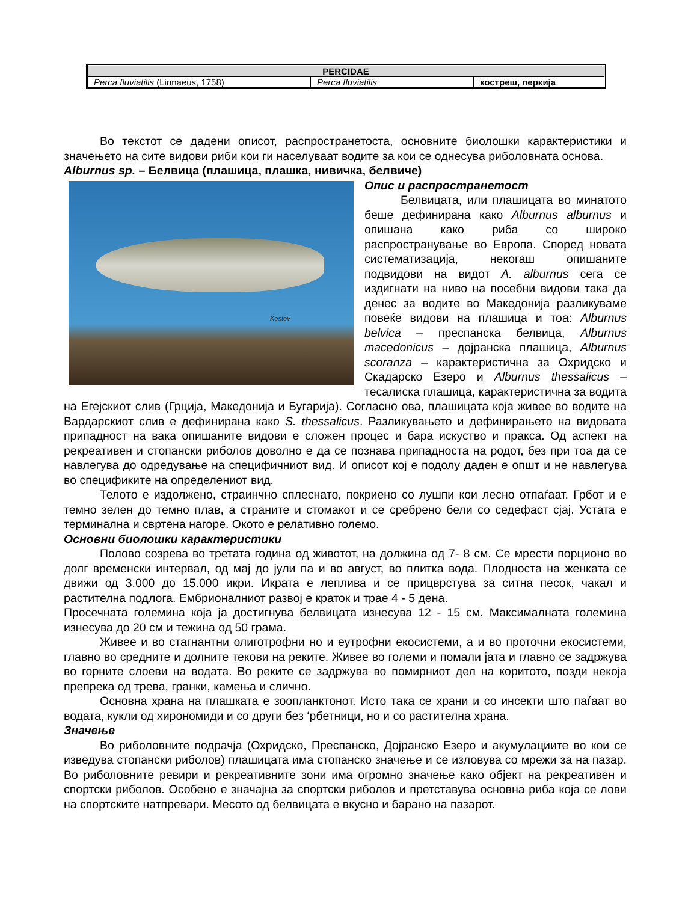| PERCIDAE | | |
| --- | --- | --- |
| Perca fluviatilis (Linnaeus, 1758) | Perca fluviatilis | кострeш, перкија |
Во текстот се дадени описот, распространетоста, основните биолошки карактеристики и значењето на сите видови риби кои ги населуваат водите за кои се однесува риболовната основа.
Alburnus sp. – Белвица (плашица, плашка, нивичка, белвиче)
Kostov
Опис и распространетост
Белвицата, или плашицата во минатото беше дефинирана како Alburnus alburnus и опишана како риба со широко распространување во Европа. Според новата систематизација, некогаш опишаните подвидови на видот A. alburnus сега се издигнати на ниво на посебни видови така да денес за водите во Македонија разликуваме повеќе видови на плашица и тоа: Alburnus belvica – преспанска белвица, Alburnus macedonicus – дојранска плашица, Alburnus scoranza – карактеристична за Охридско и Скадарско Езеро и Alburnus thessalicus – тесалиска плашица, карактеристична за водита на Егејскиот слив (Грција, Македонија и Бугарија). Согласно ова, плашицата која живее во водите на Вардарскиот слив е дефинирана како S. thessalicus. Разликувањето и дефинирањето на видовата припадност на вака опишаните видови е сложен процес и бара искуство и пракса. Од аспект на рекреативен и стопански риболов доволно е да се познава припадноста на родот, без при тоа да се навлегува до одредување на специфичниот вид. И описот кој е подолу даден е општ и не навлегува во спецификите на определениот вид.
Телото е издолжено, страинчно сплеснато, покриено со лушпи кои лесно отпаѓаат. Грбот и е темно зелен до темно плав, а страните и стомакот и се сребрено бели со седефаст сјај. Устата е терминална и свртена нагоре. Окото е релативно големо.
Основни биолошки карактеристики
Полово созрева во третата година од животот, на должина од 7- 8 см. Се мрести порционо во долг временски интервал, од мај до јули па и во август, во плитка вода. Плодноста на женката се движи од 3.000 до 15.000 икри. Икрата е леплива и се прицврстува за ситна песок, чакал и растителна подлога. Ембрионалниот развој е краток и трае 4 - 5 дена.
Просечната големина која ја достигнува белвицата изнесува 12 - 15 см. Максималната големина изнесува до 20 см и тежина од 50 грама.
Живее и во стагнантни олиготрофни но и еутрофни екосистеми, а и во проточни екосистеми, главно во средните и долните текови на реките. Живее во големи и помали јата и главно се задржува во горните слоеви на водата. Во реките се задржува во помирниот дел на коритото, позди некоја препрека од трева, гранки, камења и слично.
Основна храна на плашката е зоопланктонот. Исто така се храни и со инсекти што паѓаат во водата, кукли од хирономиди и со други без ‘рбетници, но и со растителна храна.
Значење
Во риболовните подрачја (Охридско, Преспанско, Дојранско Езеро и акумулациите во кои се изведува стопански риболов) плашицата има стопанско значење и се изловува со мрежи за на пазар. Во риболовните ревири и рекреативните зони има огромно значење како објект на рекреативен и спортски риболов. Особено е значајна за спортски риболов и претставува основна риба која се лови на спортските натпревари. Месото од белвицата е вкусно и барано на пазарот.